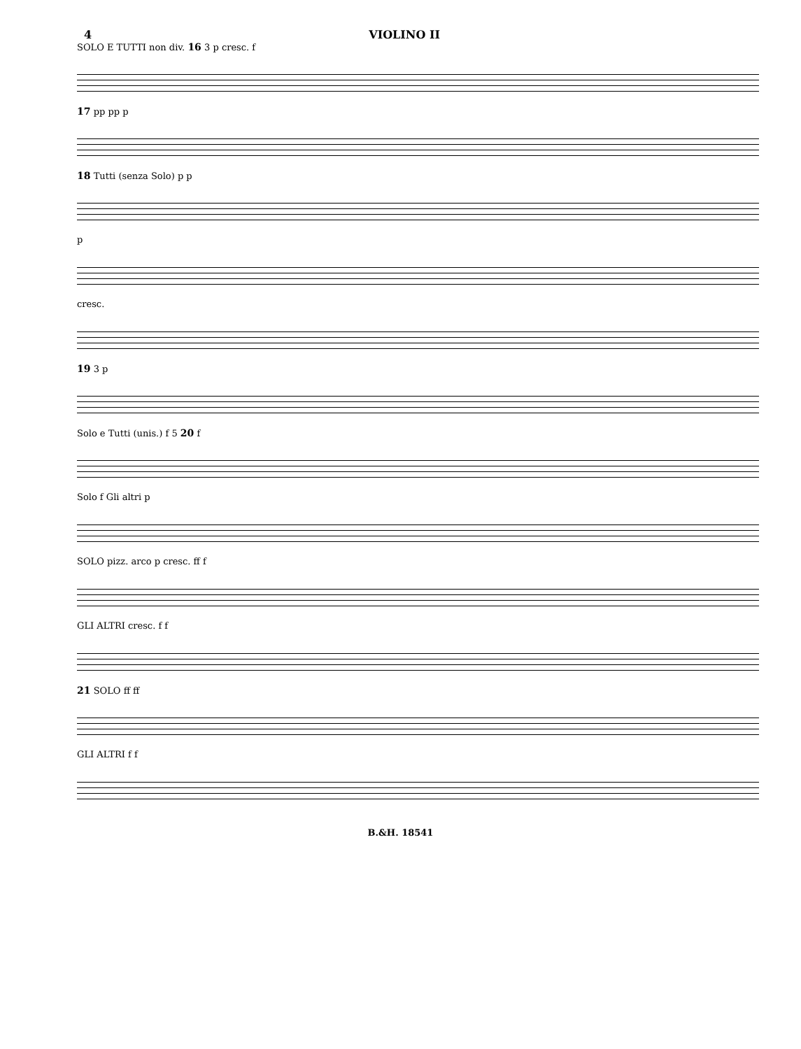4 VIOLINO II
SOLO E TUTTI non div. 16 3 p cresc. f
17 pp pp p
18 Tutti (senza Solo) p p
p
cresc.
19 3 p
Solo e Tutti (unis.) f 5 20 f
Solo f Gli altri p
SOLO pizz. arco p cresc. ff f
GLI ALTRI cresc. f f
21 SOLO ff ff
GLI ALTRI f f
B.&H. 18541